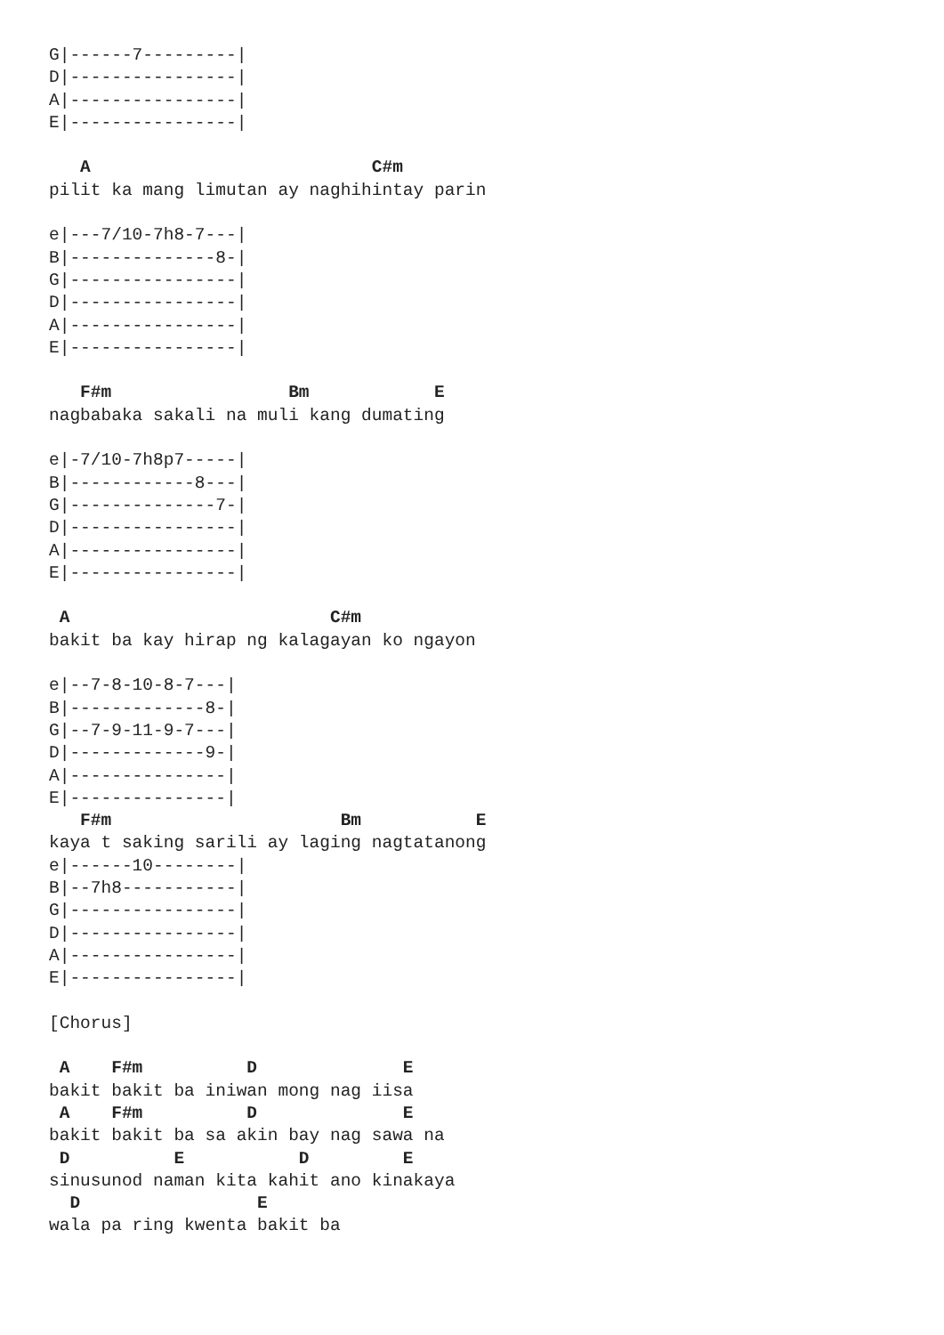G|------7---------|
D|----------------|
A|----------------|
E|----------------|

   A                           C#m
pilit ka mang limutan ay naghihintay parin

e|---7/10-7h8-7---|
B|--------------8-|
G|----------------|
D|----------------|
A|----------------|
E|----------------|

   F#m                 Bm            E
nagbabaka sakali na muli kang dumating

e|-7/10-7h8p7-----|
B|------------8---|
G|--------------7-|
D|----------------|
A|----------------|
E|----------------|

 A                         C#m
bakit ba kay hirap ng kalagayan ko ngayon

e|--7-8-10-8-7---|
B|-------------8-|
G|--7-9-11-9-7---|
D|-------------9-|
A|---------------|
E|---------------|
   F#m                      Bm           E
kaya t saking sarili ay laging nagtatanong
e|------10--------|
B|--7h8-----------|
G|----------------|
D|----------------|
A|----------------|
E|----------------|

[Chorus]

 A    F#m          D              E
bakit bakit ba iniwan mong nag iisa
 A    F#m          D              E
bakit bakit ba sa akin bay nag sawa na
 D          E           D         E
sinusunod naman kita kahit ano kinakaya
  D                 E
wala pa ring kwenta bakit ba